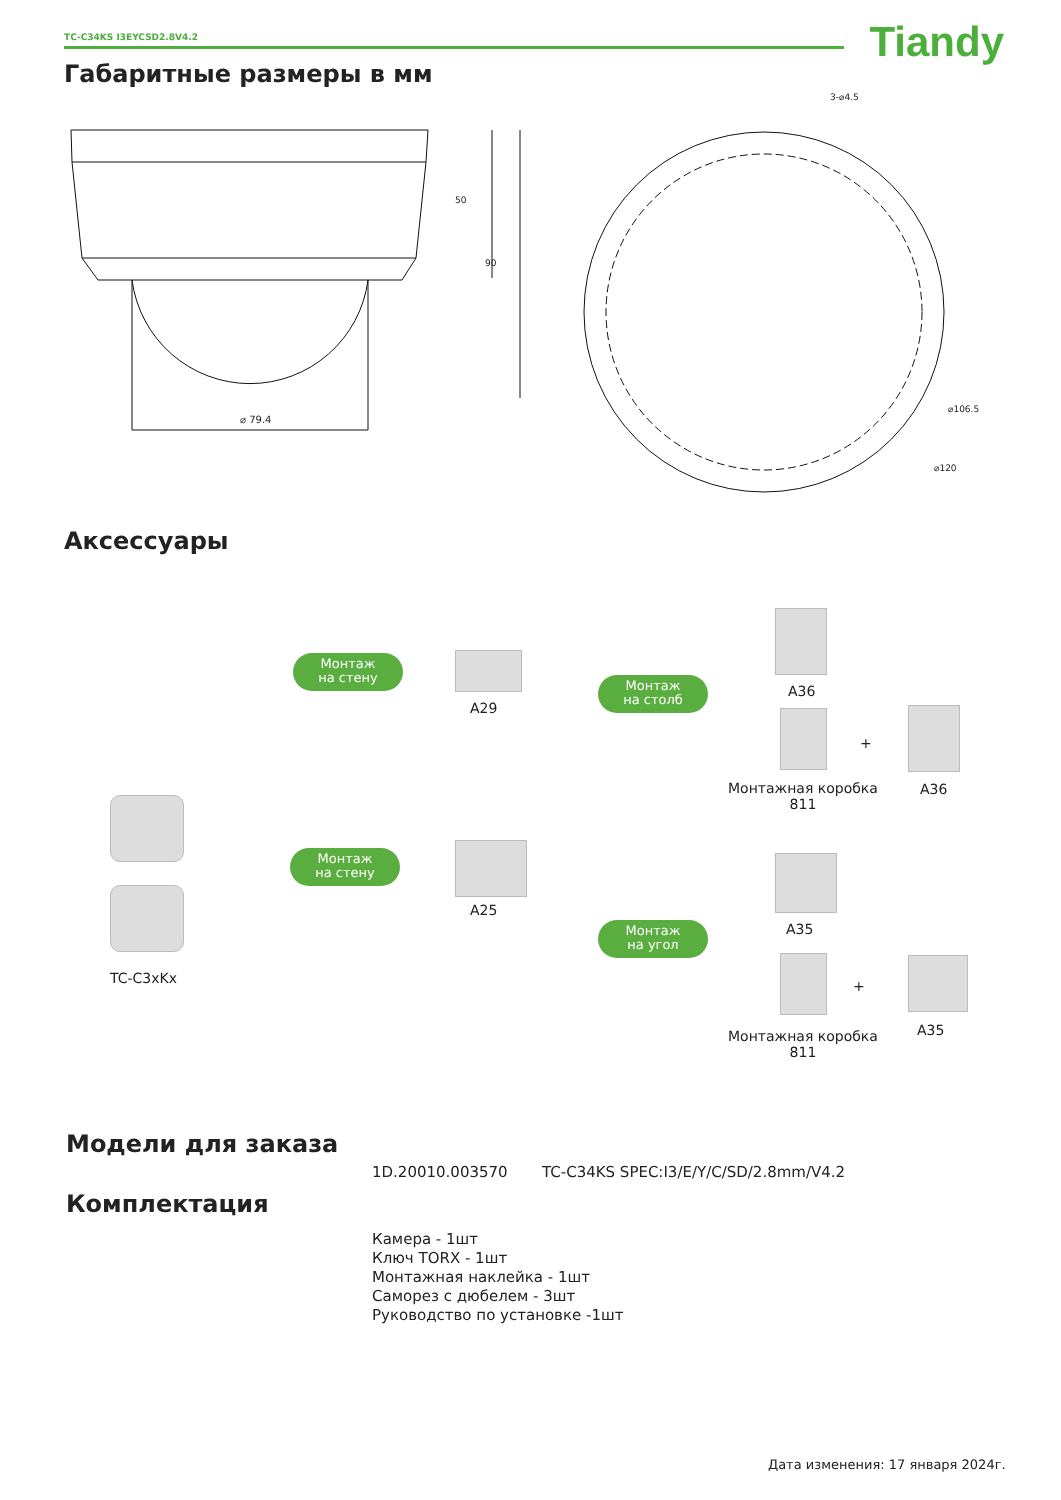TC-C34KS I3EYCSD2.8V4.2 Tiandy
Габаритные размеры в мм
⌀ 79.4
50
90
3-⌀4.5
⌀106.5
⌀120
Аксессуары
TC-C3xKx
Монтаж
на стену
Монтаж
на стену
A29
A25
Монтаж
на столб
Монтаж
на угол
A36
Монтажная коробка
811
+
A36
A35
Монтажная коробка
811
+
A35
Модели для заказа
1D.20010.003570
TC-C34KS SPEC:I3/E/Y/C/SD/2.8mm/V4.2
Комплектация
Камера - 1шт
Ключ TORX - 1шт
Монтажная наклейка - 1шт
Саморез с дюбелем - 3шт
Руководство по установке -1шт
Дата изменения: 17 января 2024г.